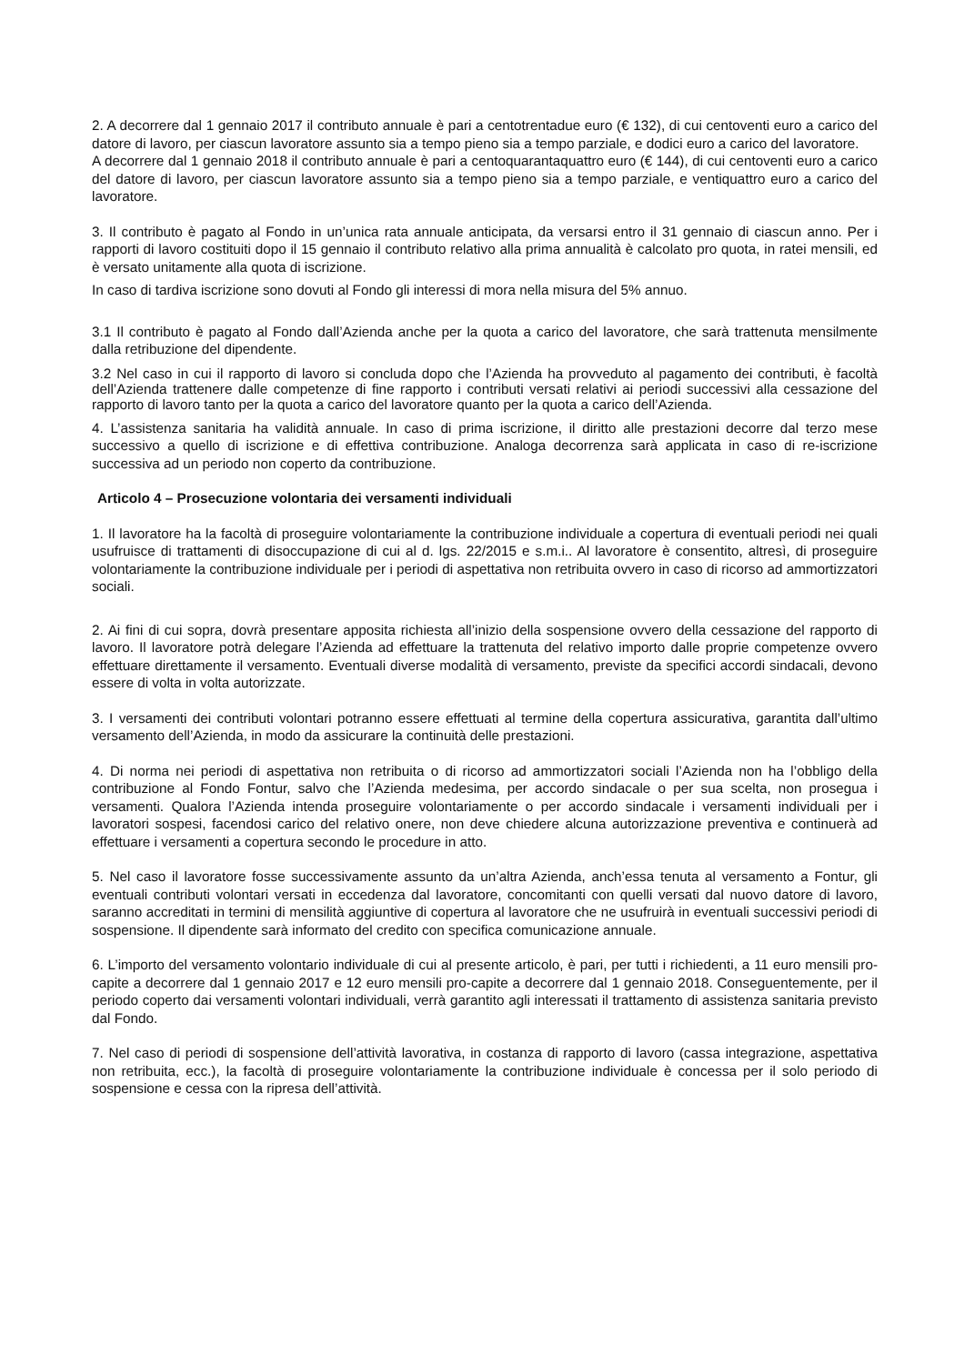2. A decorrere dal 1 gennaio 2017 il contributo annuale è pari a centotrentadue euro (€ 132), di cui centoventi euro a carico del datore di lavoro, per ciascun lavoratore assunto sia a tempo pieno sia a tempo parziale, e dodici euro a carico del lavoratore.
A decorrere dal 1 gennaio 2018 il contributo annuale è pari a centoquarantaquattro euro (€ 144), di cui centoventi euro a carico del datore di lavoro, per ciascun lavoratore assunto sia a tempo pieno sia a tempo parziale, e ventiquattro euro a carico del lavoratore.
3. Il contributo è pagato al Fondo in un’unica rata annuale anticipata, da versarsi entro il 31 gennaio di ciascun anno. Per i rapporti di lavoro costituiti dopo il 15 gennaio il contributo relativo alla prima annualità è calcolato pro quota, in ratei mensili, ed è versato unitamente alla quota di iscrizione.
In caso di tardiva iscrizione sono dovuti al Fondo gli interessi di mora nella misura del 5% annuo.
3.1 Il contributo è pagato al Fondo dall’Azienda anche per la quota a carico del lavoratore, che sarà trattenuta mensilmente dalla retribuzione del dipendente.
3.2 Nel caso in cui il rapporto di lavoro si concluda dopo che l’Azienda ha provveduto al pagamento dei contributi, è facoltà dell’Azienda trattenere dalle competenze di fine rapporto i contributi versati relativi ai periodi successivi alla cessazione del rapporto di lavoro tanto per la quota a carico del lavoratore quanto per la quota a carico dell’Azienda.
4. L’assistenza sanitaria ha validità annuale. In caso di prima iscrizione, il diritto alle prestazioni decorre dal terzo mese successivo a quello di iscrizione e di effettiva contribuzione. Analoga decorrenza sarà applicata in caso di re-iscrizione successiva ad un periodo non coperto da contribuzione.
Articolo 4 – Prosecuzione volontaria dei versamenti individuali
1. Il lavoratore ha la facoltà di proseguire volontariamente la contribuzione individuale a copertura di eventuali periodi nei quali usufruisce di trattamenti di disoccupazione di cui al d. lgs. 22/2015 e s.m.i.. Al lavoratore è consentito, altresì, di proseguire volontariamente la contribuzione individuale per i periodi di aspettativa non retribuita ovvero in caso di ricorso ad ammortizzatori sociali.
2. Ai fini di cui sopra, dovrà presentare apposita richiesta all’inizio della sospensione ovvero della cessazione del rapporto di lavoro. Il lavoratore potrà delegare l’Azienda ad effettuare la trattenuta del relativo importo dalle proprie competenze ovvero effettuare direttamente il versamento. Eventuali diverse modalità di versamento, previste da specifici accordi sindacali, devono essere di volta in volta autorizzate.
3. I versamenti dei contributi volontari potranno essere effettuati al termine della copertura assicurativa, garantita dall’ultimo versamento dell’Azienda, in modo da assicurare la continuità delle prestazioni.
4. Di norma nei periodi di aspettativa non retribuita o di ricorso ad ammortizzatori sociali l’Azienda non ha l’obbligo della contribuzione al Fondo Fontur, salvo che l’Azienda medesima, per accordo sindacale o per sua scelta, non prosegua i versamenti. Qualora l’Azienda intenda proseguire volontariamente o per accordo sindacale i versamenti individuali per i lavoratori sospesi, facendosi carico del relativo onere, non deve chiedere alcuna autorizzazione preventiva e continuerà ad effettuare i versamenti a copertura secondo le procedure in atto.
5. Nel caso il lavoratore fosse successivamente assunto da un’altra Azienda, anch’essa tenuta al versamento a Fontur, gli eventuali contributi volontari versati in eccedenza dal lavoratore, concomitanti con quelli versati dal nuovo datore di lavoro, saranno accreditati in termini di mensilità aggiuntive di copertura al lavoratore che ne usufruirà in eventuali successivi periodi di sospensione. Il dipendente sarà informato del credito con specifica comunicazione annuale.
6. L’importo del versamento volontario individuale di cui al presente articolo, è pari, per tutti i richiedenti, a 11 euro mensili pro-capite a decorrere dal 1 gennaio 2017 e 12 euro mensili pro-capite a decorrere dal 1 gennaio 2018. Conseguentemente, per il periodo coperto dai versamenti volontari individuali, verrà garantito agli interessati il trattamento di assistenza sanitaria previsto dal Fondo.
7. Nel caso di periodi di sospensione dell’attività lavorativa, in costanza di rapporto di lavoro (cassa integrazione, aspettativa non retribuita, ecc.), la facoltà di proseguire volontariamente la contribuzione individuale è concessa per il solo periodo di sospensione e cessa con la ripresa dell’attività.